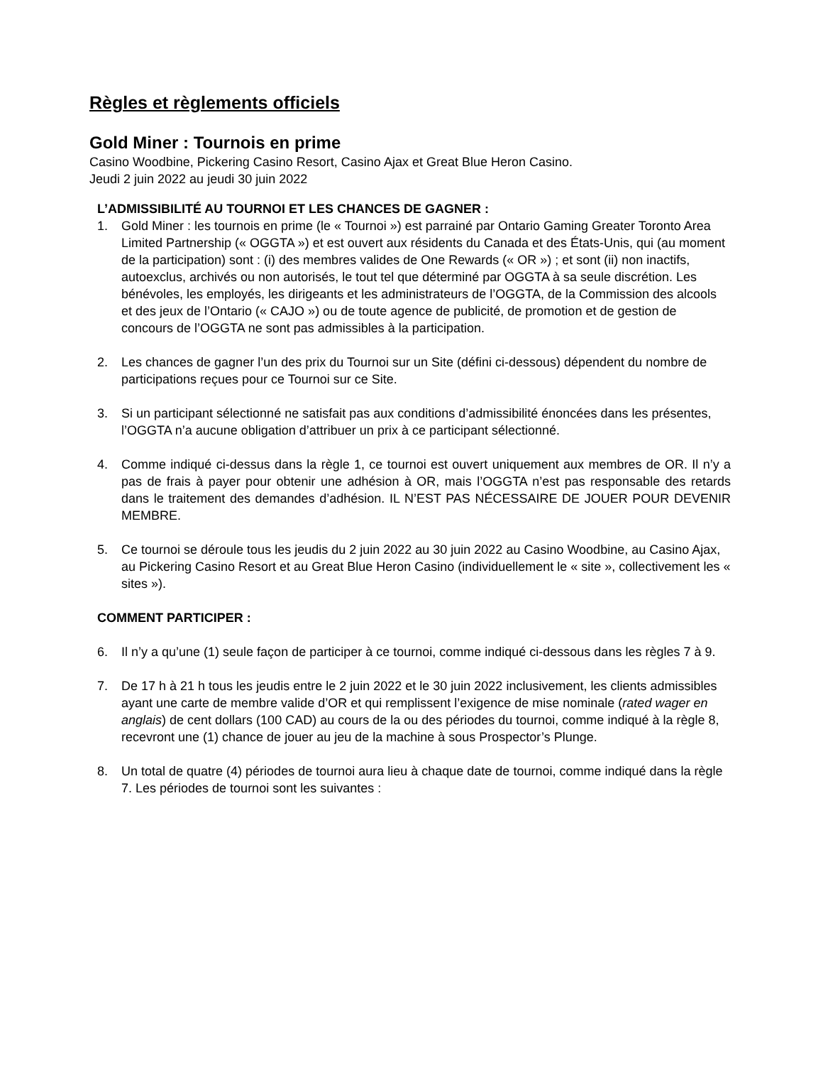Règles et règlements officiels
Gold Miner : Tournois en prime
Casino Woodbine, Pickering Casino Resort, Casino Ajax et Great Blue Heron Casino.
Jeudi 2 juin 2022 au jeudi 30 juin 2022
L’ADMISSIBILITÉ AU TOURNOI ET LES CHANCES DE GAGNER :
1. Gold Miner : les tournois en prime (le « Tournoi ») est parrainé par Ontario Gaming Greater Toronto Area Limited Partnership (« OGGTA ») et est ouvert aux résidents du Canada et des États-Unis, qui (au moment de la participation) sont : (i) des membres valides de One Rewards (« OR ») ; et sont (ii) non inactifs, autoexclus, archivés ou non autorisés, le tout tel que déterminé par OGGTA à sa seule discrétion. Les bénévoles, les employés, les dirigeants et les administrateurs de l’OGGTA, de la Commission des alcools et des jeux de l’Ontario (« CAJO ») ou de toute agence de publicité, de promotion et de gestion de concours de l’OGGTA ne sont pas admissibles à la participation.
2. Les chances de gagner l’un des prix du Tournoi sur un Site (défini ci-dessous) dépendent du nombre de participations reçues pour ce Tournoi sur ce Site.
3. Si un participant sélectionné ne satisfait pas aux conditions d’admissibilité énoncées dans les présentes, l’OGGTA n’a aucune obligation d’attribuer un prix à ce participant sélectionné.
4. Comme indiqué ci-dessus dans la règle 1, ce tournoi est ouvert uniquement aux membres de OR. Il n’y a pas de frais à payer pour obtenir une adhésion à OR, mais l’OGGTA n’est pas responsable des retards dans le traitement des demandes d’adhésion. IL N’EST PAS NÉCESSAIRE DE JOUER POUR DEVENIR MEMBRE.
5. Ce tournoi se déroule tous les jeudis du 2 juin 2022 au 30 juin 2022 au Casino Woodbine, au Casino Ajax, au Pickering Casino Resort et au Great Blue Heron Casino (individuellement le « site », collectivement les « sites »).
COMMENT PARTICIPER :
6. Il n’y a qu’une (1) seule façon de participer à ce tournoi, comme indiqué ci-dessous dans les règles 7 à 9.
7. De 17 h à 21 h tous les jeudis entre le 2 juin 2022 et le 30 juin 2022 inclusivement, les clients admissibles ayant une carte de membre valide d’OR et qui remplissent l’exigence de mise nominale (rated wager en anglais) de cent dollars (100 CAD) au cours de la ou des périodes du tournoi, comme indiqué à la règle 8, recevront une (1) chance de jouer au jeu de la machine à sous Prospector’s Plunge.
8. Un total de quatre (4) périodes de tournoi aura lieu à chaque date de tournoi, comme indiqué dans la règle 7. Les périodes de tournoi sont les suivantes :